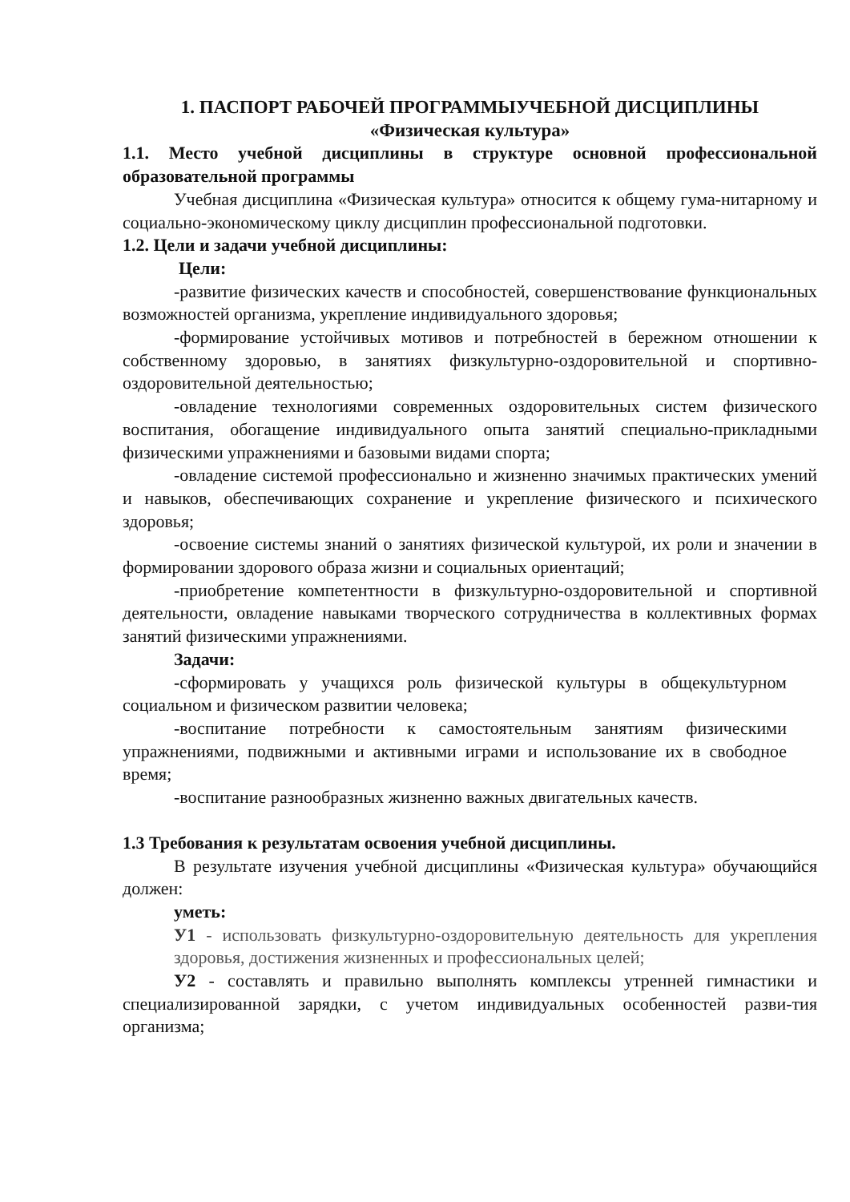1. ПАСПОРТ РАБОЧЕЙ ПРОГРАММЫУЧЕБНОЙ ДИСЦИПЛИНЫ
«Физическая культура»
1.1. Место учебной дисциплины в структуре основной профессиональной образовательной программы
Учебная дисциплина «Физическая культура» относится к общему гума-нитарному и социально-экономическому циклу дисциплин профессиональной подготовки.
1.2. Цели и задачи учебной дисциплины:
Цели:
-развитие физических качеств и способностей, совершенствование функциональных возможностей организма, укрепление индивидуального здоровья;
-формирование устойчивых мотивов и потребностей в бережном отношении к собственному здоровью, в занятиях физкультурно-оздоровительной и спортивно-оздоровительной деятельностью;
-овладение технологиями современных оздоровительных систем физического воспитания, обогащение индивидуального опыта занятий специально-прикладными физическими упражнениями и базовыми видами спорта;
-овладение системой профессионально и жизненно значимых практических умений и навыков, обеспечивающих сохранение и укрепление физического и психического здоровья;
-освоение системы знаний о занятиях физической культурой, их роли и значении в формировании здорового образа жизни и социальных ориентаций;
-приобретение компетентности в физкультурно-оздоровительной и спортивной деятельности, овладение навыками творческого сотрудничества в коллективных формах занятий физическими упражнениями.
Задачи:
-сформировать у учащихся роль физической культуры в общекультурном социальном и физическом развитии человека;
-воспитание потребности к самостоятельным занятиям физическими упражнениями, подвижными и активными играми и использование их в свободное время;
-воспитание разнообразных жизненно важных двигательных качеств.
1.3 Требования к результатам освоения учебной дисциплины.
В результате изучения учебной дисциплины «Физическая культура» обучающийся должен:
уметь:
У1 - использовать физкультурно-оздоровительную деятельность для укрепления здоровья, достижения жизненных и профессиональных целей;
У2 - составлять и правильно выполнять комплексы утренней гимнастики и специализированной зарядки, с учетом индивидуальных особенностей разви-тия организма;